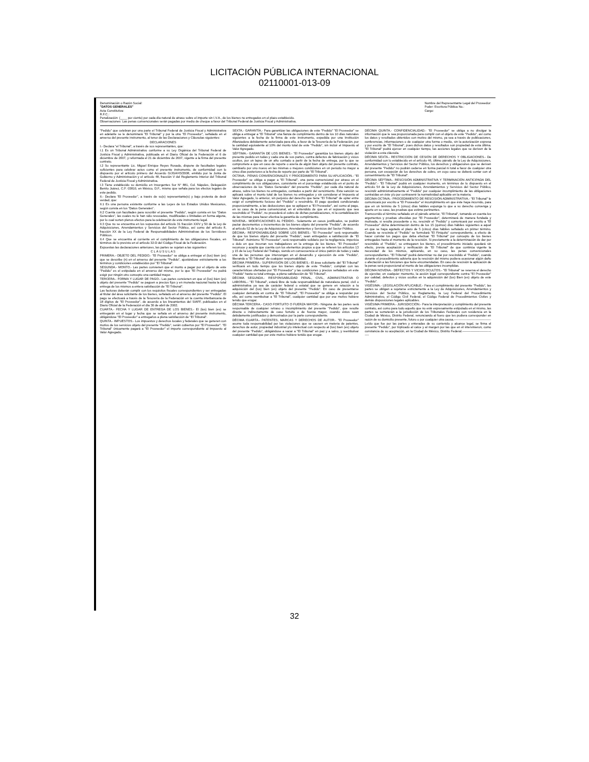LICITACIÓN PÚBLICA INTERNACIONAL
02110001-013-09
Denominación o Razón Social:
"DATOS GENERALES"
Acta Constitutiva:
R.F.C.:
Penalización: (____ por ciento) por cada día natural de atraso sobre el importe sin I.V.A., de los bienes no entregados en el plazo establecido.
Observaciones: Las penas convencionales serán pagadas por medio de cheque a favor del Tribunal Federal de Justicia Fiscal y Administrativa.
Nombre del Representante Legal del Proveedor:
Poder: Escritura Pública No.:
Cargo:
"Pedido" que celebran por una parte el Tribunal Federal de Justicia Fiscal y Administrativa en adelante se le denominará "El Tribunal" y por la otra "El Proveedor", señalado en el anverso del presente instrumento, al tenor de las Declaraciones y Cláusulas siguientes:
DECLARACIONES
I.- Declara "el Tribunal", a través de sus representantes, que:
I.1 Es un Tribunal Administrativo conforme a su Ley Orgánica del Tribunal Federal de Justicia Fiscal y Administrativa, publicada en el Diario Oficial de la Federación el 6 de diciembre de 2007, y reformada el 21 de diciembre de 2007, vigente a la firma del presente contrato.
I.2 Su representante Lic. Miguel Enrique Reyes Rosado, dispone de facultades legales suficientes para celebrar actos como el presente instrumento, de conformidad con lo dispuesto por el artículo primero del Acuerdo G/JGA/43/2008, emitido por la Junta de Gobierno y Administración y el artículo 48, fracción V del Reglamento Interior del Tribunal Federal de Justicia Fiscal y Administrativa.
I.3 Tiene establecido su domicilio en Insurgentes Sur N° 881, Col. Nápoles, Delegación Benito Juárez, C.P. 03810, en México, D.F., mismo que señala para los efectos legales de este pedido.
II.- Declara "El Proveedor", a través de su(s) representante(s) y bajo protesta de decir verdad, que:
II.1 Es una persona existente conforme a las Leyes de los Estados Unidos Mexicanos, según consta en los "Datos Generales".
II.2 Cuenta con facultades para suscribir el presente "Pedido", según consta en los "Datos Generales", las cuales no le han sido revocadas, modificadas o limitadas en forma alguna, por lo cual surten plenos efectos para la celebración de este instrumento legal.
II.3 Que no se encuentra en los supuestos del artículo 31 fracción XXIV y 50 de la Ley de Adquisiciones, Arrendamientos y Servicios del Sector Público, así como del artículo 8, fracción XX de la Ley Federal de Responsabilidades Administrativas de los Servidores Públicos.
II.4 Que se encuentra al corriente en el cumplimiento de las obligaciones fiscales, en términos de lo previsto en el artículo 32-D del Código Fiscal de la Federación.
Expuestas las declaraciones anteriores, las partes se sujetan a las siguientes:
C L Á U S U L A S
PRIMERA.- OBJETO DEL PEDIDO.- "El Proveedor" se obliga a entregar el (los) bien (es) que se describe (n) en el anverso del presente "Pedido", ajustándose estrictamente a los términos y condiciones establecidos por "El Tribunal".
SEGUNDA.- MONTO.- Las partes convienen que el monto a pagar por el objeto de este "Pedido" es el estipulado en el anverso del mismo, por lo que "El Proveedor" no podrá exigir por ningún otro concepto una cantidad mayor.
TERCERA.- FORMA Y LUGAR DE PAGO.- Las partes convienen en que el (los) bien (es) objeto del presente "Pedido" se paguen a precios fijos y en moneda nacional hasta la total entrega de los mismos a entera satisfacción de "El Tribunal".
Las facturas deberán cumplir con los requisitos fiscales correspondientes y ser entregadas al titular del área solicitante de los bienes, señalado en el anverso del presente "Pedido". El pago se efectuará a través de la Tesorería de la Federación en la cuenta interbancaria de 18 dígitos de "El Proveedor", de acuerdo a los lineamientos del SIAFF, publicados en el Diario Oficial de la Federación el día 30 de abril de 2002.
CUARTA.- FECHA Y LUGAR DE ENTREGA DE LOS BIENES.- El (los) bien (es) se entregarán en el lugar y fecha que se señala en el anverso del presente instrumento, obligándose "El Proveedor" a entregarlos a plena satisfacción de "El Tribunal".
QUINTA.- IMPUESTOS.- Los impuestos y derechos locales y federales que se generen con motivo de los servicios objeto del presente "Pedido", serán cubiertos por "El Proveedor". "El Tribunal" únicamente pagará a "El Proveedor" el importe correspondiente al Impuesto al Valor Agregado.
SEXTA.- GARANTÍA.- Para garantizar las obligaciones de este "Pedido" "El Proveedor" se obliga a entregar a "El Tribunal" una fianza de cumplimiento dentro de los 10 días naturales siguientes a la fecha de la firma de este instrumento, expedida por una Institución Afianzadora debidamente autorizada para ello, a favor de la Tesorería de la Federación, por la cantidad equivalente al 10% del monto total de este "Pedido", sin incluir el Impuesto al Valor Agregado.
SÉPTIMA.- GARANTÍA DE LOS BIENES.- "El Proveedor" garantiza los bienes objeto del presente pedido en todas y cada una de sus partes, contra defectos de fabricación y vicios ocultos, por un lapso de un año contado a partir de la fecha de entrega, por lo que se compromete a que en caso de reporte o avería de algún bien objeto del presente contrato, cambiarlo por uno nuevo en las mismas o mejores condiciones en un periodo no mayor a cinco días posteriores a la fecha de reporte por parte de "El Tribunal".
OCTAVA.- PENAS CONVENCIONALES Y PROCEDIMIENTO PARA SU APLICACIÓN.- "El Proveedor" se obliga a pagar a "El Tribunal", una pena convencional por atraso en el cumplimiento de sus obligaciones, consistente en el porcentaje establecido en el punto de observaciones de los "Datos Generales" del presente "Pedido", por cada día natural de atraso, sobre los bienes no entregados, contados a partir del vencimiento. Esta sanción se aplicará sobre el monto total de los bienes no entregados y sin considerar el Impuesto al Valor Agregado, lo anterior, sin perjuicio del derecho que tiene "El Tribunal" de optar entre exigir el cumplimiento forzoso del "Pedido" o rescindirlo. El pago quedará condicionado proporcionalmente, a las deducciones que se apliquen a "El Proveedor", así como al pago, en su caso de la pena convencional, en el entendido de que en el supuesto que sea rescindido el "Pedido", no procederá el cobro de dichas penalizaciones, ni la contabilización de las mismas para hacer efectiva la garantía de cumplimiento.
NOVENA.- MODIFICACIONES AL PEDIDO.- Solamente en casos justificados, se podrán pactar decrementos o incrementos de los bienes objeto del presente "Pedido", de acuerdo al artículo 52 de la Ley de Adquisiciones, Arrendamientos y Servicios del Sector Público.
DÉCIMA.- RESPONSABILIDAD SOBRE LOS BIENES.- "El Proveedor" será responsable de que los bienes objeto del presente "Pedido", sean entregados a satisfacción de "El Tribunal". Asimismo "El Proveedor", será responsable solidario por la negligencia, impericia o dolo en que incurran sus trabajadores en la entrega de los bienes. "El Proveedor" reconoce y acepta que cuenta con los elementos propios a que se refieren los artículos 13 y 15 de la Ley Federal del Trabajo, siendo en consecuencia el único patrón de todas y cada una de las personas que intervengan en el desarrollo y ejecución de este "Pedido", liberando a "El Tribunal" de cualquier responsabilidad.
DÉCIMA PRIMERA.- SUPERVISIÓN DE LOS BIENES.- El área solicitante del "El Tribunal" verificará en todo tiempo que los bienes objeto de este "Pedido", cumplan con las características ofertadas por "El Proveedor" y las condiciones y precios señalados en este "Pedido" hasta su total entrega, a plena satisfacción de "El Tribunal".
DÉCIMA SEGUNDA.- RESPONSABILIDAD PENAL, CIVIL, ADMINISTRATIVA O LABORAL.- "El Tribunal", estará libre de toda responsabilidad de naturaleza penal, civil o administrativa ya sea de carácter federal o estatal que se genere en relación a la adquisición del (los) bien (es) objeto del presente "Pedido". En caso de presentarse cualquier demanda en contra de "El Tribunal", "El Proveedor" se obliga a responder por ello, así como reembolsar a "El Tribunal", cualquier cantidad que por ese motivo hubiere tenido que erogar.
DÉCIMA TERCERA.- CASO FORTUITO O FUERZA MAYOR.- Ninguna de las partes será responsable de cualquier retraso o incumplimiento del presente "Pedido", que resulte directa o indirectamente de caso fortuito o de fuerza mayor, cuando éstos sean debidamente justificados y demostrados por la parte correspondiente.
DÉCIMA CUARTA.- PATENTES, MARCAS Y DERECHOS DE AUTOR.- "El Proveedor" asume toda responsabilidad por las violaciones que se causen en materia de patentes, derechos de autor, propiedad industrial y/o intelectual con respecto al (los) bien (es) objeto del presente "Pedido", obligándose a sacar a "El Tribunal" en paz y a salvo, y reembolsar cualquier cantidad que por este motivo hubiere tenido que erogar.
DÉCIMA QUINTA.- CONFIDENCIALIDAD.- "El Proveedor" se obliga a no divulgar la información que le sea proporcionada para cumplir con el objeto de este "Pedido", así como los datos y resultados obtenidos con motivo del mismo, ya sea a través de publicaciones, conferencias, informaciones o de cualquier otra forma o medio, sin la autorización expresa y por escrito de "El Tribunal", pues dichos datos y resultados son propiedad de esta última. "El Tribunal" podrá ejercer en cualquier tiempo, las acciones legales que se deriven de la violación a esta cláusula.
DÉCIMA SEXTA.- RESTRICCIÓN DE CESIÓN DE DERECHOS Y OBLIGACIONES.- De conformidad con lo establecido en el artículo 46, último párrafo de la Ley de Adquisiciones, Arrendamientos y Servicios del Sector Público, los derechos y obligaciones que se deriven del presente "Pedido" no podrán cederse en forma parcial ni total a favor de cualquier otra persona, con excepción de los derechos de cobro, en cuyo caso se deberá contar con el consentimiento de "El Tribunal".
DÉCIMA SÉPTIMA.- RESCISIÓN ADMINISTRATIVA Y TERMINACIÓN ANTICIPADA DEL "Pedido".- "El Tribunal" podrá en cualquier momento, en términos de lo dispuesto en el artículo 54 de la Ley de Adquisiciones, Arrendamientos y Servicios del Sector Público, rescindir administrativamente el "Pedido" por cualquier incumplimiento de las obligaciones contraídas en éste y/o por contravenir la normatividad aplicable en la materia.
DÉCIMA OCTAVA.- PROCEDIMIENTO DE RESCISIÓN ADMINISTRATIVA.- "El Tribunal" le comunicará por escrito a "El Proveedor" el incumplimiento en que éste haya incurrido, para que en un término de 5 (cinco) días hábiles exponga lo que a su derecho convenga y aporte en su caso, las pruebas que estime pertinentes.
Transcurrido el término señalado en el párrafo anterior, "El Tribunal", tomando en cuenta los argumentos y pruebas ofrecidas por "El Proveedor", determinará de manera fundada y motivada, si resulta procedente o no, rescindir el "Pedido" y comunicará por escrito a "El Proveedor" dicha determinación dentro de los 15 (quince) días hábiles siguientes a aquel en que se haya agotado el plazo de 5 (cinco) días hábiles señalado en primer término. Cuando se rescinda el "Pedido" se formulará "El Finiquito" correspondiente, a efecto de hacer constar los pagos que deba efectuar "El Tribunal" por concepto de los bienes entregados hasta el momento de la rescisión. Si previamente a la determinación de dar por rescindido el "Pedido", se entregaren los bienes, el procedimiento iniciado quedará sin efecto, previa aceptación y verificación de "El Tribunal" de que continúa vigente la necesidad de los mismos, aplicando, en su caso, las penas convencionales correspondientes. "El Tribunal" podrá determinar no dar por rescindido el "Pedido", cuando durante el procedimiento advierta que la rescisión del mismo pudiera ocasionar algún daño o afectación a las funciones que tiene encomendadas. En caso de rescisión la aplicación de la penas será proporcional al monto de las obligaciones incumplidas.
DÉCIMA NOVENA.- DEFECTOS Y VICIOS OCULTOS.- "El Tribunal" se reserva el derecho de ejercitar, en cualquier momento, la acción legal correspondiente contra "El Proveedor" por calidad, defectos y vicios ocultos en la adquisición del (los) Bien (es) objeto de este "Pedido".
VIGÉSIMA.- LEGISLACIÓN APLICABLE.- Para el cumplimiento del presente "Pedido", las partes se obligan a sujetarse estrictamente a la Ley de Adquisiciones, Arrendamientos y Servicios del Sector Público, su Reglamento, la Ley Federal del Procedimiento Administrativo, el Código Civil Federal, el Código Federal de Procedimientos Civiles y demás disposiciones legales aplicables.
VIGÉSIMA PRIMERA.- JURISDICCIÓN.- Para la interpretación y cumplimiento del presente contrato, así como para todo aquello que no esté expresamente estipulado en el mismo, las partes se someterán a la jurisdicción de los Tribunales Federales con residencia en la Ciudad de México, Distrito Federal, renunciando al fuero que les pudiera corresponder en razón de su domicilio presente, futuro o por cualquier otra causa.------------------------------------
Leído que fue por las partes y enteradas de su contenido y alcance legal, se firma el presente "Pedido", por triplicado al calce y al margen por las que en él intervinieron, como constancia de su aceptación, en la Ciudad de México, Distrito Federal.--------------------------------
32